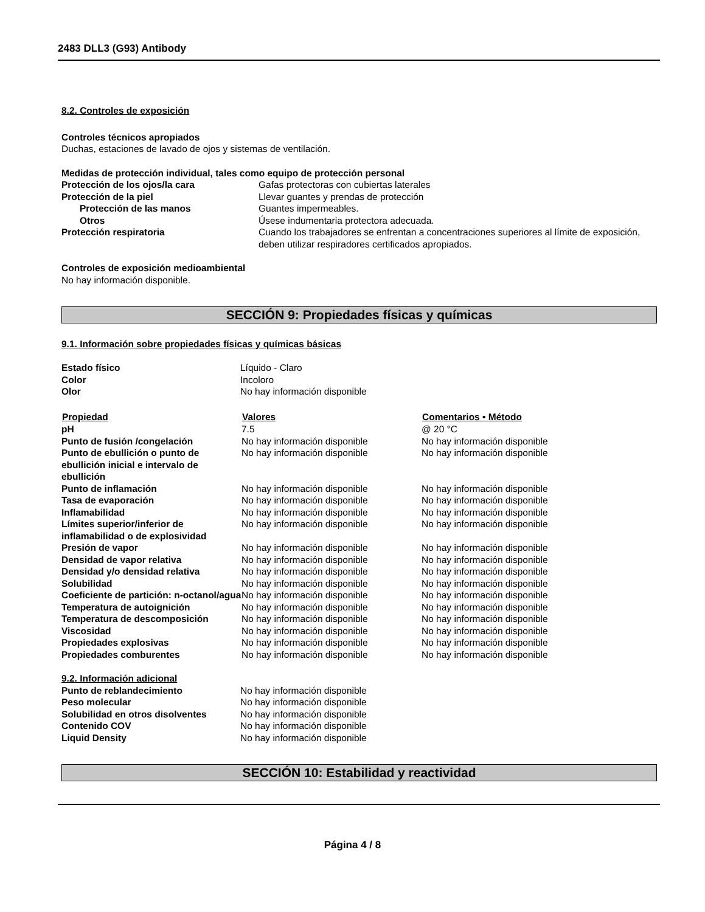2483 DLL3 (G93) Antibody
8.2. Controles de exposición
Controles técnicos apropiados
Duchas, estaciones de lavado de ojos y sistemas de ventilación.
Medidas de protección individual, tales como equipo de protección personal
| Protección de los ojos/la cara | Gafas protectoras con cubiertas laterales |
| Protección de la piel | Llevar guantes y prendas de protección |
| Protección de las manos | Guantes impermeables. |
| Otros | Úsese indumentaria protectora adecuada. |
| Protección respiratoria | Cuando los trabajadores se enfrentan a concentraciones superiores al límite de exposición, deben utilizar respiradores certificados apropiados. |
Controles de exposición medioambiental
No hay información disponible.
SECCIÓN 9: Propiedades físicas y químicas
9.1. Información sobre propiedades físicas y químicas básicas
| Estado físico | Líquido - Claro |
| Color | Incoloro |
| Olor | No hay información disponible |
| Propiedad | Valores | Comentarios • Método |
| --- | --- | --- |
| pH | 7.5 | @ 20 °C |
| Punto de fusión /congelación | No hay información disponible | No hay información disponible |
| Punto de ebullición o punto de ebullición inicial e intervalo de ebullición | No hay información disponible | No hay información disponible |
| Punto de inflamación | No hay información disponible | No hay información disponible |
| Tasa de evaporación | No hay información disponible | No hay información disponible |
| Inflamabilidad | No hay información disponible | No hay información disponible |
| Límites superior/inferior de inflamabilidad o de explosividad | No hay información disponible | No hay información disponible |
| Presión de vapor | No hay información disponible | No hay información disponible |
| Densidad de vapor relativa | No hay información disponible | No hay información disponible |
| Densidad y/o densidad relativa | No hay información disponible | No hay información disponible |
| Solubilidad | No hay información disponible | No hay información disponible |
| Coeficiente de partición: n-octanol/agua | No hay información disponible | No hay información disponible |
| Temperatura de autoignición | No hay información disponible | No hay información disponible |
| Temperatura de descomposición | No hay información disponible | No hay información disponible |
| Viscosidad | No hay información disponible | No hay información disponible |
| Propiedades explosivas | No hay información disponible | No hay información disponible |
| Propiedades comburentes | No hay información disponible | No hay información disponible |
9.2. Información adicional
| Punto de reblandecimiento | No hay información disponible |
| Peso molecular | No hay información disponible |
| Solubilidad en otros disolventes | No hay información disponible |
| Contenido COV | No hay información disponible |
| Liquid Density | No hay información disponible |
SECCIÓN 10: Estabilidad y reactividad
Página 4 / 8